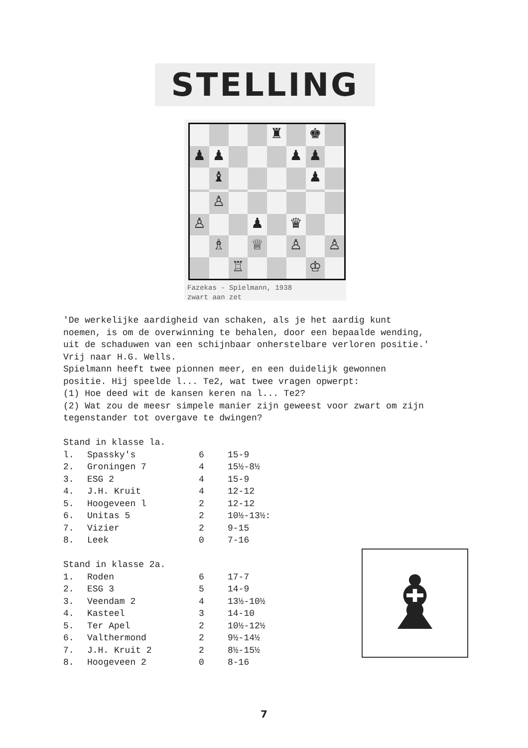STELLING
♜
♚
♟
♟
♟
♟
♝
♟
♙
♙
♟
♛
♗
♕
♙
♙
♖
♔
Fazekas - Spielmann, 1938
zwart aan zet
'De werkelijke aardigheid van schaken, als je het aardig kunt noemen, is om de overwinning te behalen, door een bepaalde wending, uit de schaduwen van een schijnbaar onherstelbare verloren positie.' Vrij naar H.G. Wells. Spielmann heeft twee pionnen meer, en een duidelijk gewonnen positie. Hij speelde l... Te2, wat twee vragen opwerpt: (1) Hoe deed wit de kansen keren na l... Te2? (2) Wat zou de meesr simpele manier zijn geweest voor zwart om zijn tegenstander tot overgave te dwingen? Stand in klasse la.
| l. | Spassky's | 6 | 15-9 |
| 2. | Groningen 7 | 4 | 15½-8½ |
| 3. | ESG 2 | 4 | 15-9 |
| 4. | J.H. Kruit | 4 | 12-12 |
| 5. | Hoogeveen l | 2 | 12-12 |
| 6. | Unitas 5 | 2 | 10½-13½: |
| 7. | Vizier | 2 | 9-15 |
| 8. | Leek | 0 | 7-16 |
Stand in klasse 2a.
| 1. | Roden | 6 | 17-7 |
| 2. | ESG 3 | 5 | 14-9 |
| 3. | Veendam 2 | 4 | 13½-10½ |
| 4. | Kasteel | 3 | 14-10 |
| 5. | Ter Apel | 2 | 10½-12½ |
| 6. | Valthermond | 2 | 9½-14½ |
| 7. | J.H. Kruit 2 | 2 | 8½-15½ |
| 8. | Hoogeveen 2 | 0 | 8-16 |
♝
7